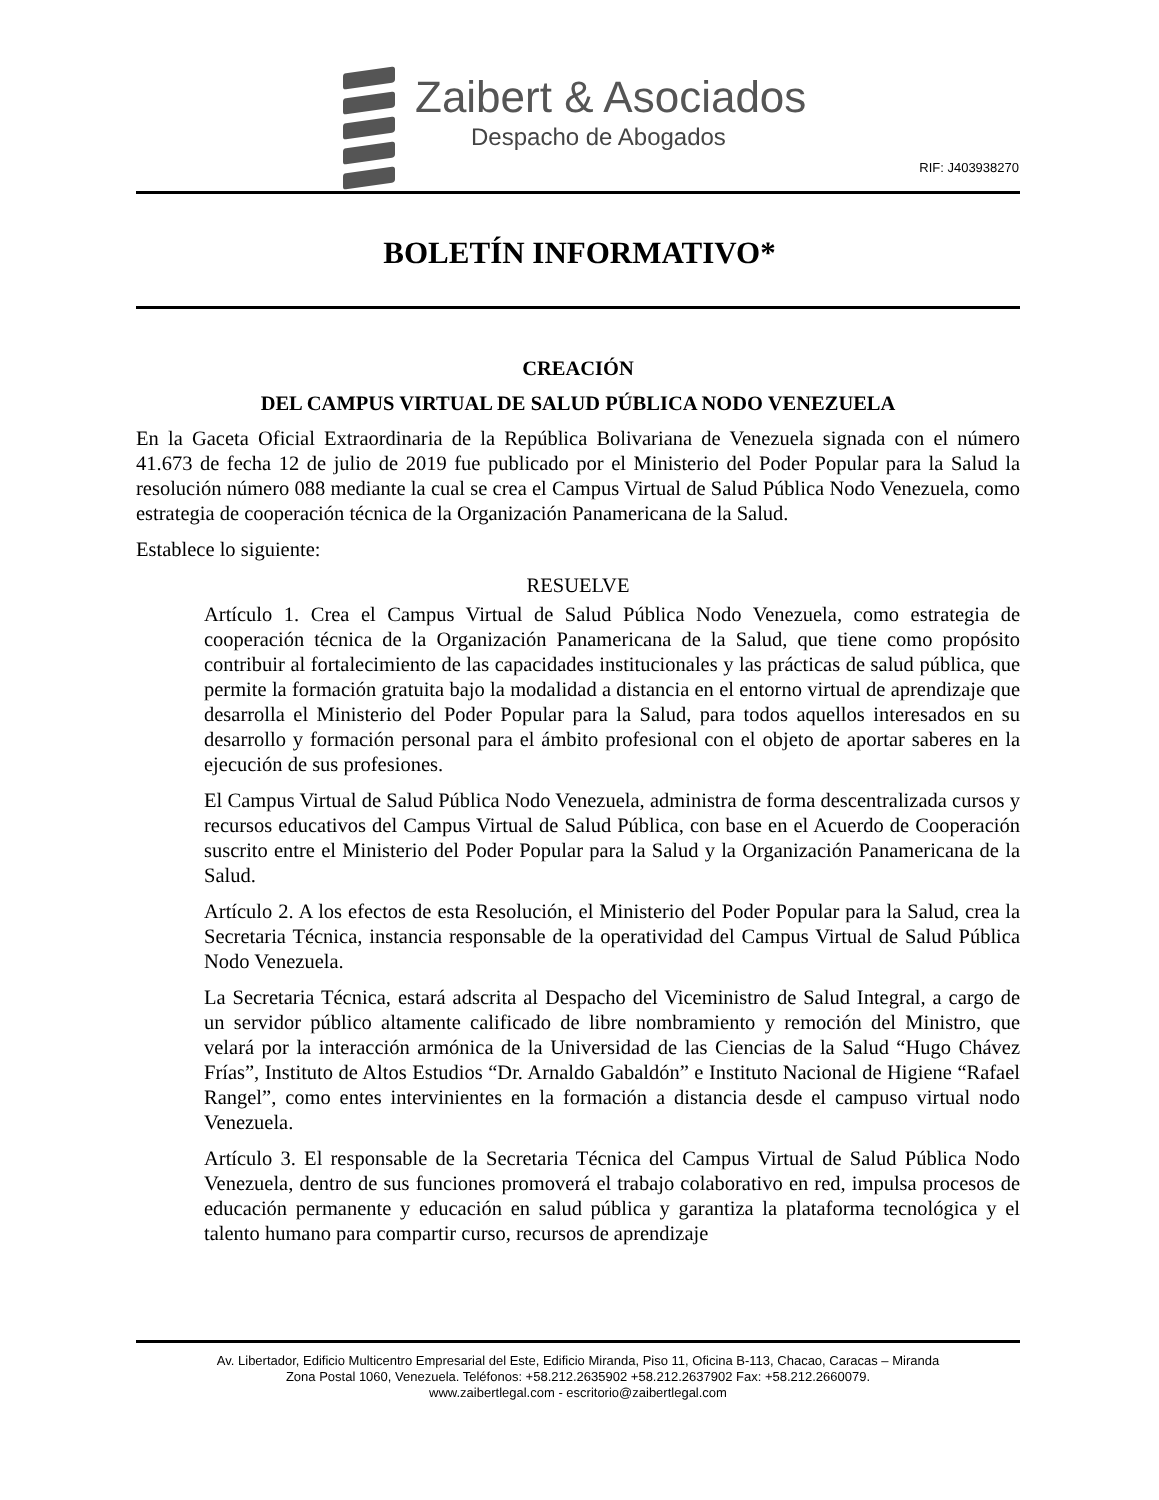Zaibert & Asociados
Despacho de Abogados
RIF: J403938270
BOLETÍN INFORMATIVO*
CREACIÓN
DEL CAMPUS VIRTUAL DE SALUD PÚBLICA NODO VENEZUELA
En la Gaceta Oficial Extraordinaria de la República Bolivariana de Venezuela signada con el número 41.673 de fecha 12 de julio de 2019 fue publicado por el Ministerio del Poder Popular para la Salud la resolución número 088 mediante la cual se crea el Campus Virtual de Salud Pública Nodo Venezuela, como estrategia de cooperación técnica de la Organización Panamericana de la Salud.
Establece lo siguiente:
RESUELVE
Artículo 1. Crea el Campus Virtual de Salud Pública Nodo Venezuela, como estrategia de cooperación técnica de la Organización Panamericana de la Salud, que tiene como propósito contribuir al fortalecimiento de las capacidades institucionales y las prácticas de salud pública, que permite la formación gratuita bajo la modalidad a distancia en el entorno virtual de aprendizaje que desarrolla el Ministerio del Poder Popular para la Salud, para todos aquellos interesados en su desarrollo y formación personal para el ámbito profesional con el objeto de aportar saberes en la ejecución de sus profesiones.
El Campus Virtual de Salud Pública Nodo Venezuela, administra de forma descentralizada cursos y recursos educativos del Campus Virtual de Salud Pública, con base en el Acuerdo de Cooperación suscrito entre el Ministerio del Poder Popular para la Salud y la Organización Panamericana de la Salud.
Artículo 2. A los efectos de esta Resolución, el Ministerio del Poder Popular para la Salud, crea la Secretaria Técnica, instancia responsable de la operatividad del Campus Virtual de Salud Pública Nodo Venezuela.
La Secretaria Técnica, estará adscrita al Despacho del Viceministro de Salud Integral, a cargo de un servidor público altamente calificado de libre nombramiento y remoción del Ministro, que velará por la interacción armónica de la Universidad de las Ciencias de la Salud “Hugo Chávez Frías”, Instituto de Altos Estudios “Dr. Arnaldo Gabaldón” e Instituto Nacional de Higiene “Rafael Rangel”, como entes intervinientes en la formación a distancia desde el campuso virtual nodo Venezuela.
Artículo 3. El responsable de la Secretaria Técnica del Campus Virtual de Salud Pública Nodo Venezuela, dentro de sus funciones promoverá el trabajo colaborativo en red, impulsa procesos de educación permanente y educación en salud pública y garantiza la plataforma tecnológica y el talento humano para compartir curso, recursos de aprendizaje
Av. Libertador, Edificio Multicentro Empresarial del Este, Edificio Miranda, Piso 11, Oficina B-113, Chacao, Caracas – Miranda
Zona Postal 1060, Venezuela. Teléfonos: +58.212.2635902 +58.212.2637902 Fax: +58.212.2660079.
www.zaibertlegal.com - escritorio@zaibertlegal.com